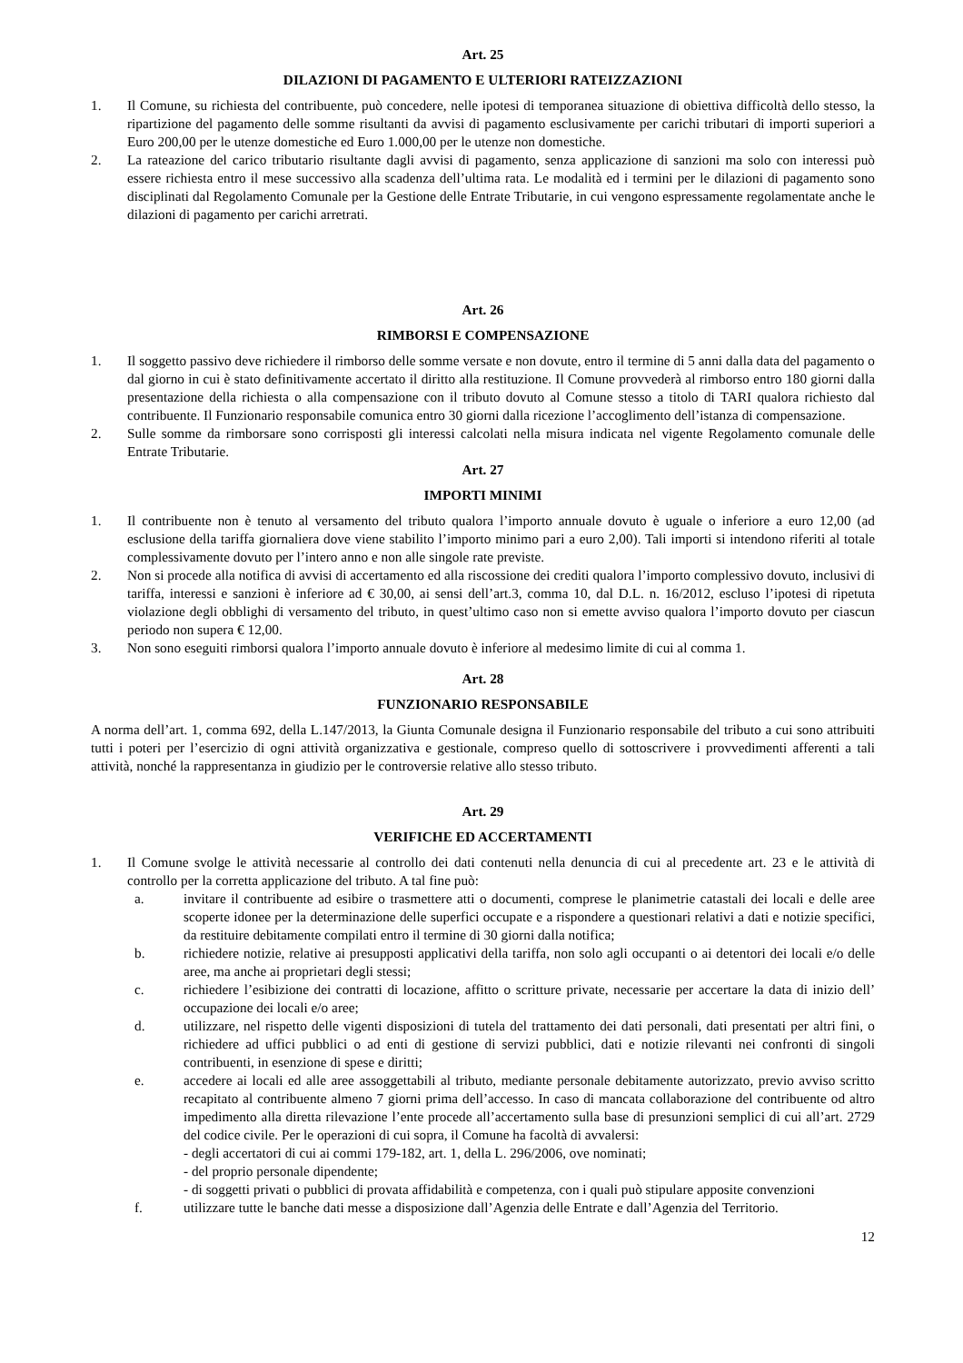Art. 25
DILAZIONI DI PAGAMENTO E ULTERIORI RATEIZZAZIONI
1. Il Comune, su richiesta del contribuente, può concedere, nelle ipotesi di temporanea situazione di obiettiva difficoltà dello stesso, la ripartizione del pagamento delle somme risultanti da avvisi di pagamento esclusivamente per carichi tributari di importi superiori a Euro 200,00 per le utenze domestiche ed Euro 1.000,00 per le utenze non domestiche.
2. La rateazione del carico tributario risultante dagli avvisi di pagamento, senza applicazione di sanzioni ma solo con interessi può essere richiesta entro il mese successivo alla scadenza dell’ultima rata. Le modalità ed i termini per le dilazioni di pagamento sono disciplinati dal Regolamento Comunale per la Gestione delle Entrate Tributarie, in cui vengono espressamente regolamentate anche le dilazioni di pagamento per carichi arretrati.
Art. 26
RIMBORSI E COMPENSAZIONE
1. Il soggetto passivo deve richiedere il rimborso delle somme versate e non dovute, entro il termine di 5 anni dalla data del pagamento o dal giorno in cui è stato definitivamente accertato il diritto alla restituzione. Il Comune provvederà al rimborso entro 180 giorni dalla presentazione della richiesta o alla compensazione con il tributo dovuto al Comune stesso a titolo di TARI qualora richiesto dal contribuente. Il Funzionario responsabile comunica entro 30 giorni dalla ricezione l’accoglimento dell’istanza di compensazione.
2. Sulle somme da rimborsare sono corrisposti gli interessi calcolati nella misura indicata nel vigente Regolamento comunale delle Entrate Tributarie.
Art. 27
IMPORTI MINIMI
1. Il contribuente non è tenuto al versamento del tributo qualora l’importo annuale dovuto è uguale o inferiore a euro 12,00 (ad esclusione della tariffa giornaliera dove viene stabilito l’importo minimo pari a euro 2,00). Tali importi si intendono riferiti al totale complessivamente dovuto per l’intero anno e non alle singole rate previste.
2. Non si procede alla notifica di avvisi di accertamento ed alla riscossione dei crediti qualora l’importo complessivo dovuto, inclusivi di tariffa, interessi e sanzioni è inferiore ad € 30,00, ai sensi dell’art.3, comma 10, dal D.L. n. 16/2012, escluso l’ipotesi di ripetuta violazione degli obblighi di versamento del tributo, in quest’ultimo caso non si emette avviso qualora l’importo dovuto per ciascun periodo non supera € 12,00.
3. Non sono eseguiti rimborsi qualora l’importo annuale dovuto è inferiore al medesimo limite di cui al comma 1.
Art. 28
FUNZIONARIO RESPONSABILE
A norma dell’art. 1, comma 692, della L.147/2013, la Giunta Comunale designa il Funzionario responsabile del tributo a cui sono attribuiti tutti i poteri per l’esercizio di ogni attività organizzativa e gestionale, compreso quello di sottoscrivere i provvedimenti afferenti a tali attività, nonché la rappresentanza in giudizio per le controversie relative allo stesso tributo.
Art. 29
VERIFICHE ED ACCERTAMENTI
1. Il Comune svolge le attività necessarie al controllo dei dati contenuti nella denuncia di cui al precedente art. 23 e le attività di controllo per la corretta applicazione del tributo. A tal fine può:
a. invitare il contribuente ad esibire o trasmettere atti o documenti, comprese le planimetrie catastali dei locali e delle aree scoperte idonee per la determinazione delle superfici occupate e a rispondere a questionari relativi a dati e notizie specifici, da restituire debitamente compilati entro il termine di 30 giorni dalla notifica;
b. richiedere notizie, relative ai presupposti applicativi della tariffa, non solo agli occupanti o ai detentori dei locali e/o delle aree, ma anche ai proprietari degli stessi;
c. richiedere l’esibizione dei contratti di locazione, affitto o scritture private, necessarie per accertare la data di inizio dell’ occupazione dei locali e/o aree;
d. utilizzare, nel rispetto delle vigenti disposizioni di tutela del trattamento dei dati personali, dati presentati per altri fini, o richiedere ad uffici pubblici o ad enti di gestione di servizi pubblici, dati e notizie rilevanti nei confronti di singoli contribuenti, in esenzione di spese e diritti;
e. accedere ai locali ed alle aree assoggettabili al tributo, mediante personale debitamente autorizzato, previo avviso scritto recapitato al contribuente almeno 7 giorni prima dell’accesso. In caso di mancata collaborazione del contribuente od altro impedimento alla diretta rilevazione l’ente procede all’accertamento sulla base di presunzioni semplici di cui all’art. 2729 del codice civile. Per le operazioni di cui sopra, il Comune ha facoltà di avvalersi:
- degli accertatori di cui ai commi 179-182, art. 1, della L. 296/2006, ove nominati;
- del proprio personale dipendente;
- di soggetti privati o pubblici di provata affidabilità e competenza, con i quali può stipulare apposite convenzioni
f. utilizzare tutte le banche dati messe a disposizione dall’Agenzia delle Entrate e dall’Agenzia del Territorio.
12